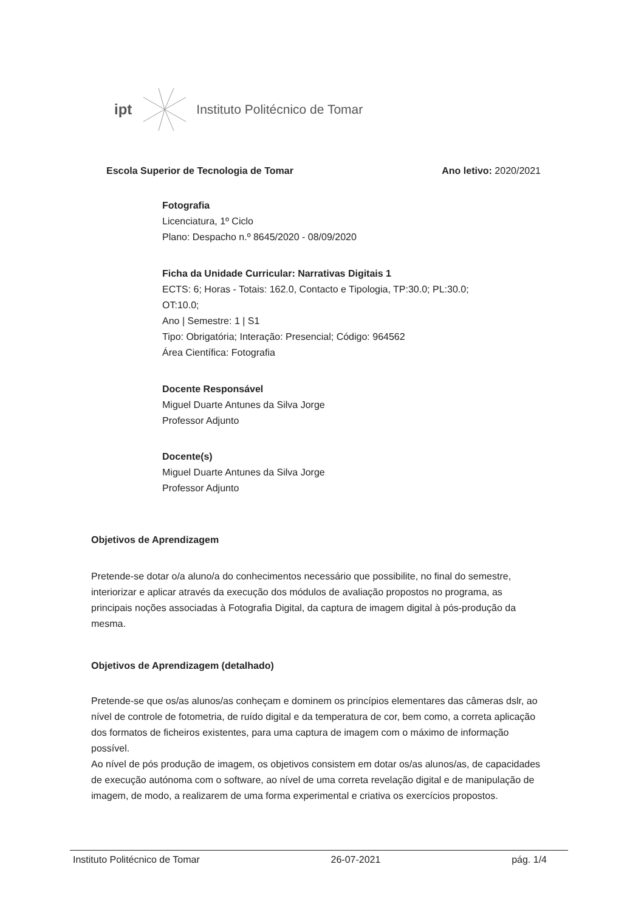ipt Instituto Politécnico de Tomar
Escola Superior de Tecnologia de Tomar Ano letivo: 2020/2021
Fotografia
Licenciatura, 1º Ciclo
Plano: Despacho n.º 8645/2020 - 08/09/2020
Ficha da Unidade Curricular: Narrativas Digitais 1
ECTS: 6; Horas - Totais: 162.0, Contacto e Tipologia, TP:30.0; PL:30.0; OT:10.0;
Ano | Semestre: 1 | S1
Tipo: Obrigatória; Interação: Presencial; Código: 964562
Área Científica: Fotografia
Docente Responsável
Miguel Duarte Antunes da Silva Jorge
Professor Adjunto
Docente(s)
Miguel Duarte Antunes da Silva Jorge
Professor Adjunto
Objetivos de Aprendizagem
Pretende-se dotar o/a aluno/a do conhecimentos necessário que possibilite, no final do semestre, interiorizar e aplicar através da execução dos módulos de avaliação propostos no programa, as principais noções associadas à Fotografia Digital, da captura de imagem digital à pós-produção da mesma.
Objetivos de Aprendizagem (detalhado)
Pretende-se que os/as alunos/as conheçam e dominem os princípios elementares das câmeras dslr, ao nível de controle de fotometria, de ruído digital e da temperatura de cor, bem como, a correta aplicação dos formatos de ficheiros existentes, para uma captura de imagem com o máximo de informação possível.
Ao nível de pós produção de imagem, os objetivos consistem em dotar os/as alunos/as, de capacidades de execução autónoma com o software, ao nível de uma correta revelação digital e de manipulação de imagem, de modo, a realizarem de uma forma experimental e criativa os exercícios propostos.
Instituto Politécnico de Tomar 26-07-2021 pág. 1/4